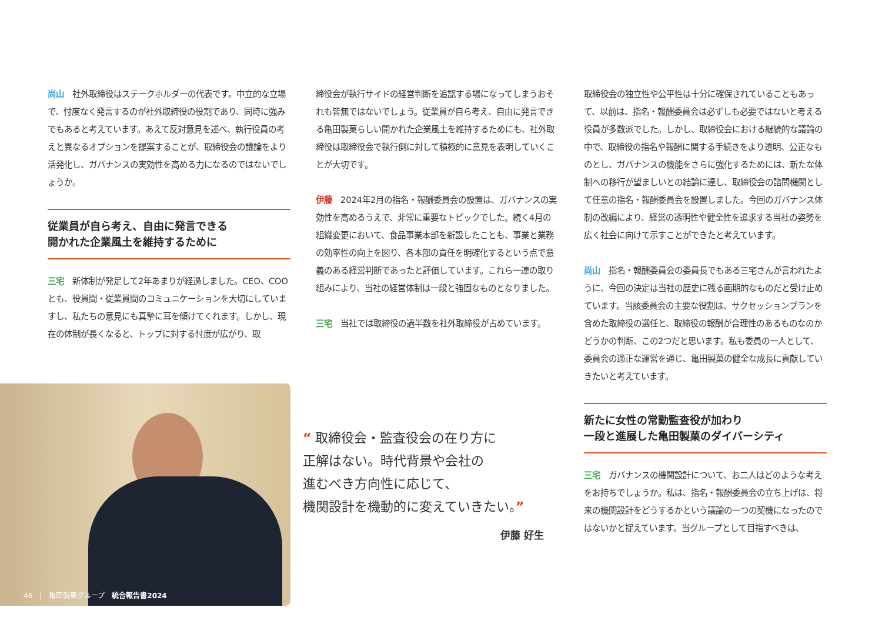尚山　社外取締役はステークホルダーの代表です。中立的な立場で、忖度なく発言するのが社外取締役の役割であり、同時に強みでもあると考えています。あえて反対意見を述べ、執行役員の考えと異なるオプションを提案することが、取締役会の議論をより活発化し、ガバナンスの実効性を高める力になるのではないでしょうか。
従業員が自ら考え、自由に発言できる
開かれた企業風土を維持するために
三宅　新体制が発足して2年あまりが経過しました。CEO、COOとも、役員間・従業員間のコミュニケーションを大切にしていますし、私たちの意見にも真摯に耳を傾けてくれます。しかし、現在の体制が長くなると、トップに対する忖度が広がり、取
締役会が執行サイドの経営判断を追認する場になってしまうおそれも皆無ではないでしょう。従業員が自ら考え、自由に発言できる亀田製菓らしい開かれた企業風土を維持するためにも、社外取締役は取締役会で執行側に対して積極的に意見を表明していくことが大切です。
伊藤　2024年2月の指名・報酬委員会の設置は、ガバナンスの実効性を高めるうえで、非常に重要なトピックでした。続く4月の組織変更において、食品事業本部を新設したことも、事業と業務の効率性の向上を図り、各本部の責任を明確化するという点で意義のある経営判断であったと評価しています。これら一連の取り組みにより、当社の経営体制は一段と強固なものとなりました。
三宅　当社では取締役の過半数を社外取締役が占めています。
取締役会の独立性や公平性は十分に確保されていることもあって、以前は、指名・報酬委員会は必ずしも必要ではないと考える役員が多数派でした。しかし、取締役会における継続的な議論の中で、取締役の指名や報酬に関する手続きをより透明、公正なものとし、ガバナンスの機能をさらに強化するためには、新たな体制への移行が望ましいとの結論に達し、取締役会の諮問機関として任意の指名・報酬委員会を設置しました。今回のガバナンス体制の改編により、経営の透明性や健全性を追求する当社の姿勢を広く社会に向けて示すことができたと考えています。
尚山　指名・報酬委員会の委員長でもある三宅さんが言われたように、今回の決定は当社の歴史に残る画期的なものだと受け止めています。当該委員会の主要な役割は、サクセッションプランを含めた取締役の選任と、取締役の報酬が合理性のあるものなのかどうかの判断、この2つだと思います。私も委員の一人として、委員会の適正な運営を通じ、亀田製菓の健全な成長に貢献していきたいと考えています。
新たに女性の常勤監査役が加わり
一段と進展した亀田製菓のダイバーシティ
三宅　ガバナンスの機関設計について、お二人はどのような考えをお持ちでしょうか。私は、指名・報酬委員会の立ち上げは、将来の機関設計をどうするかという議論の一つの契機になったのではないかと捉えています。当グループとして目指すべきは、
“ 取締役会・監査役会の在り方に
正解はない。時代背景や会社の
進むべき方向性に応じて、
機関設計を機動的に変えていきたい。”
伊藤 好生
46　|　亀田製菓グループ　統合報告書2024